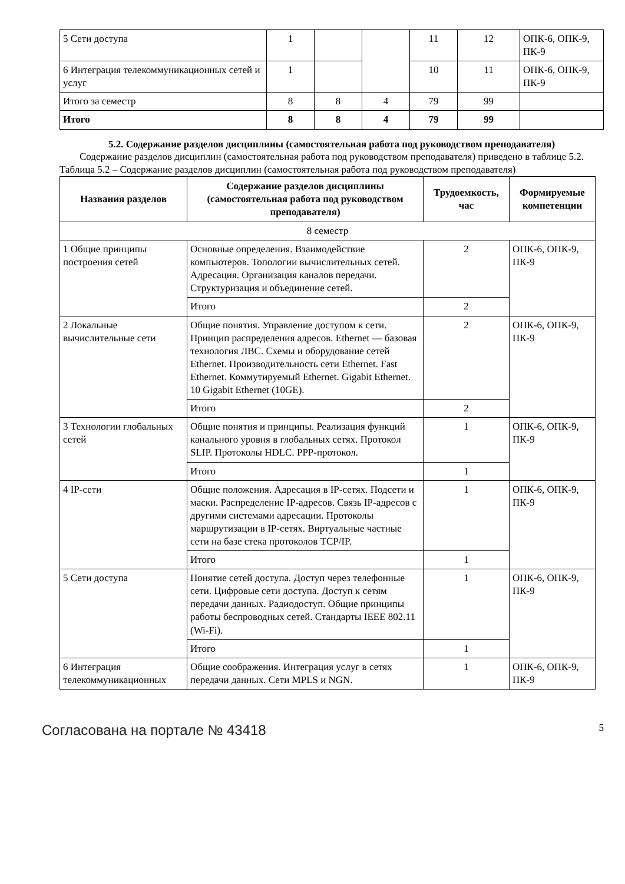| 5 Сети доступа | 1 | | | 11 | 12 | ОПК-6, ОПК-9, ПК-9 |
| 6 Интеграция телекоммуникационных сетей и услуг | 1 | | | 10 | 11 | ОПК-6, ОПК-9, ПК-9 |
| Итого за семестр | 8 | 8 | 4 | 79 | 99 | |
| Итого | 8 | 8 | 4 | 79 | 99 | |
5.2. Содержание разделов дисциплины (самостоятельная работа под руководством преподавателя)
Содержание разделов дисциплин (самостоятельная работа под руководством преподавателя) приведено в таблице 5.2.
Таблица 5.2 – Содержание разделов дисциплин (самостоятельная работа под руководством преподавателя)
| Названия разделов | Содержание разделов дисциплины (самостоятельная работа под руководством преподавателя) | Трудоемкость, час | Формируемые компетенции |
| --- | --- | --- | --- |
| 8 семестр | | | |
| 1 Общие принципы построения сетей | Основные определения. Взаимодействие компьютеров. Топологии вычислительных сетей. Адресация. Организация каналов передачи. Структуризация и объединение сетей. | 2 | ОПК-6, ОПК-9, ПК-9 |
| | Итого | 2 | |
| 2 Локальные вычислительные сети | Общие понятия. Управление доступом к сети. Принцип распределения адресов. Ethernet — базовая технология ЛВС. Схемы и оборудование сетей Ethernet. Производительность сети Ethernet. Fast Ethernet. Коммутируемый Ethernet. Gigabit Ethernet. 10 Gigabit Ethernet (10GE). | 2 | ОПК-6, ОПК-9, ПК-9 |
| | Итого | 2 | |
| 3 Технологии глобальных сетей | Общие понятия и принципы. Реализация функций канального уровня в глобальных сетях. Протокол SLIP. Протоколы HDLC. PPP-протокол. | 1 | ОПК-6, ОПК-9, ПК-9 |
| | Итого | 1 | |
| 4 IP-сети | Общие положения. Адресация в IP-сетях. Подсети и маски. Распределение IP-адресов. Связь IP-адресов с другими системами адресации. Протоколы маршрутизации в IP-сетях. Виртуальные частные сети на базе стека протоколов TCP/IP. | 1 | ОПК-6, ОПК-9, ПК-9 |
| | Итого | 1 | |
| 5 Сети доступа | Понятие сетей доступа. Доступ через телефонные сети. Цифровые сети доступа. Доступ к сетям передачи данных. Радиодоступ. Общие принципы работы беспроводных сетей. Стандарты IEEE 802.11 (Wi-Fi). | 1 | ОПК-6, ОПК-9, ПК-9 |
| | Итого | 1 | |
| 6 Интеграция телекоммуникационных | Общие соображения. Интеграция услуг в сетях передачи данных. Сети MPLS и NGN. | 1 | ОПК-6, ОПК-9, ПК-9 |
Согласована на портале № 43418 5